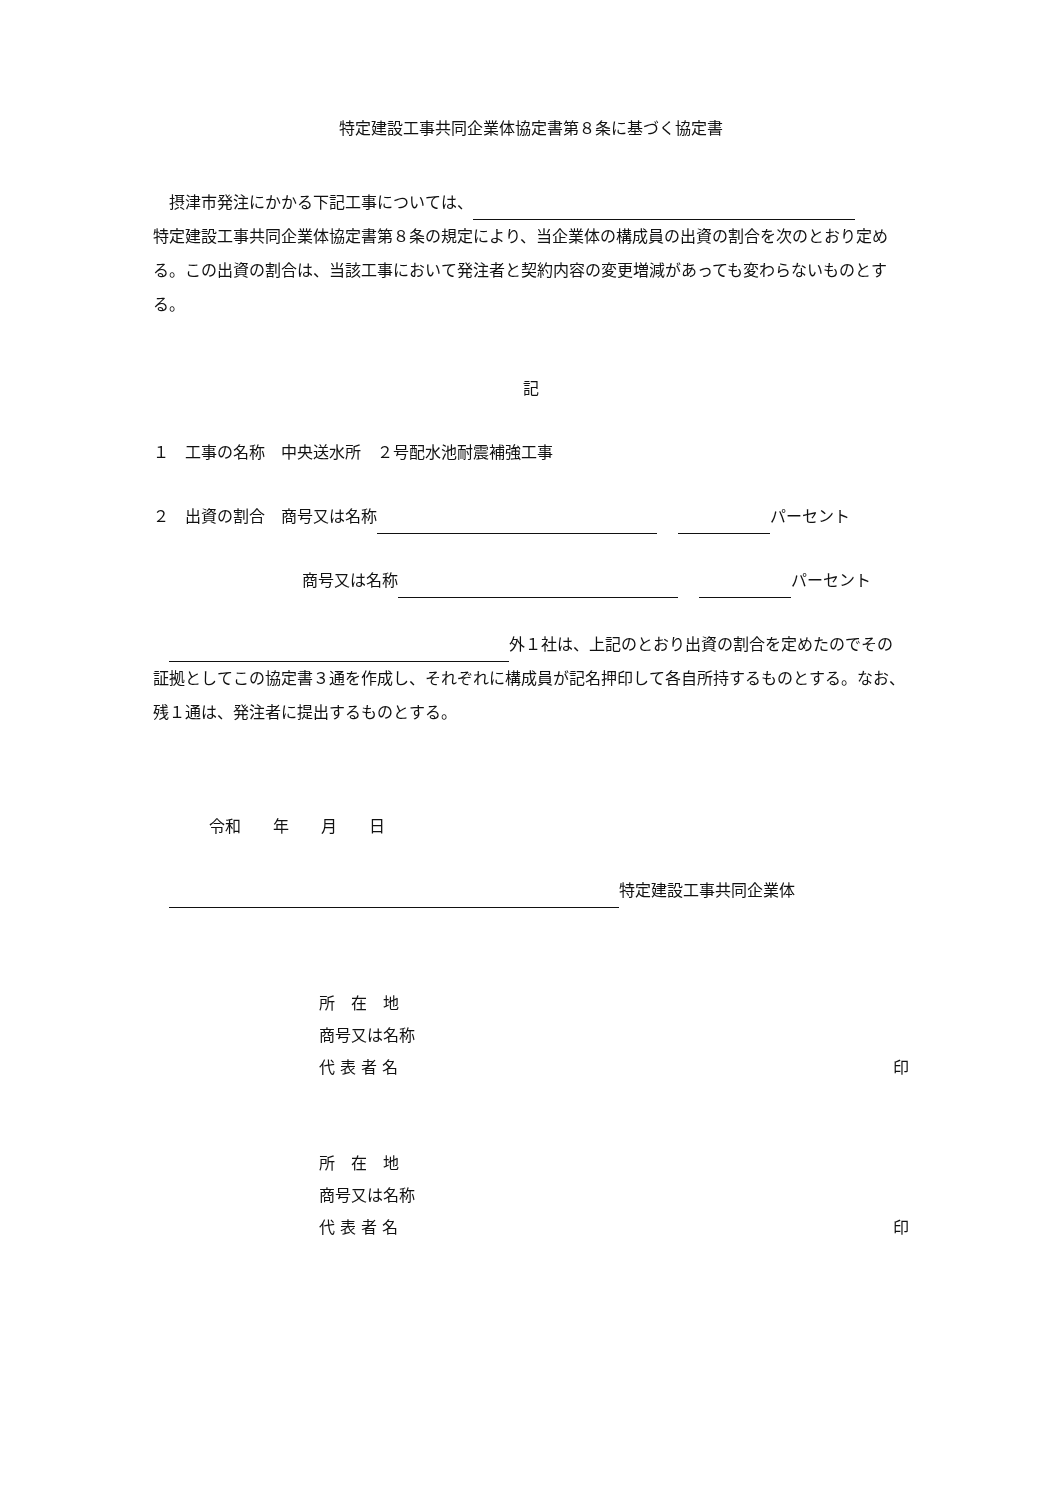特定建設工事共同企業体協定書第８条に基づく協定書
　摂津市発注にかかる下記工事については、
特定建設工事共同企業体協定書第８条の規定により、当企業体の構成員の出資の割合を次のとおり定める。この出資の割合は、当該工事において発注者と契約内容の変更増減があっても変わらないものとする。
記
１　工事の名称　中央送水所　２号配水池耐震補強工事
２　出資の割合　商号又は名称　 パーセント
商号又は名称　 パーセント
　 外１社は、上記のとおり出資の割合を定めたのでその証拠としてこの協定書３通を作成し、それぞれに構成員が記名押印して各自所持するものとする。なお、残１通は、発注者に提出するものとする。
令和　　年　　月　　日
　 特定建設工事共同企業体
所　在　地
商号又は名称
代 表 者 名 印
所　在　地
商号又は名称
代 表 者 名 印